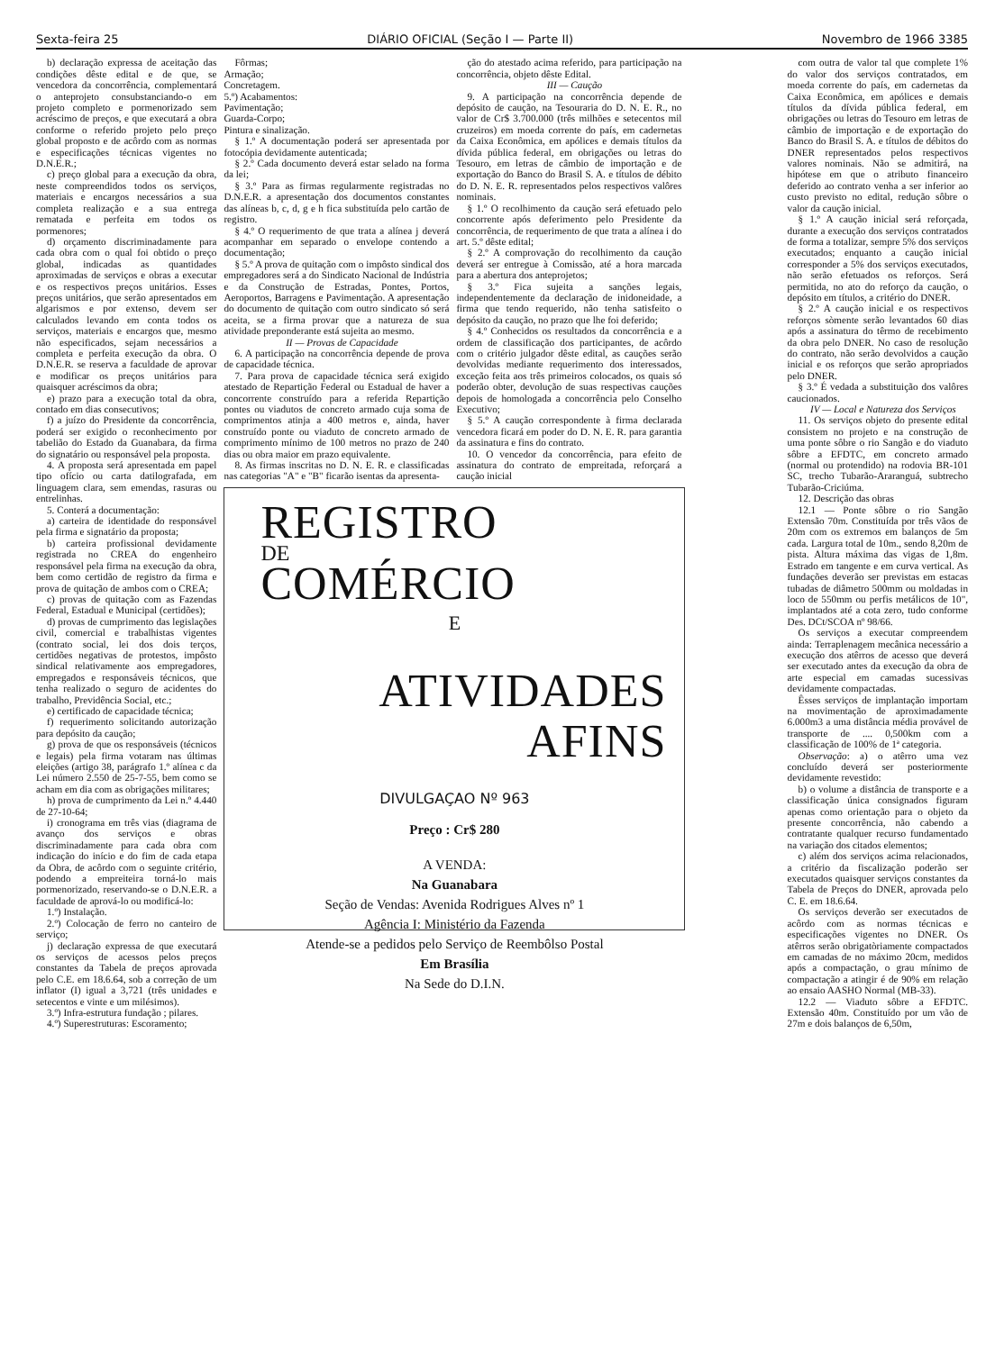Sexta-feira 25 DIÁRIO OFICIAL (Seção I — Parte II) Novembro de 1966 3385
b) declaração expressa de aceitação das condições dêste edital e de que, se vencedora da concorrência, complementará o anteprojeto consubstanciando-o em projeto completo e pormenorizado sem acréscimo de preços, e que executará a obra conforme o referido projeto pelo preço global proposto e de acôrdo com as normas e especificações técnicas vigentes no D.N.E.R.;
c) preço global para a execução da obra, neste compreendidos todos os serviços, materiais e encargos necessários a sua completa realização e a sua entrega rematada e perfeita em todos os pormenores;
d) orçamento discriminadamente para cada obra com o qual foi obtido o preço global, indicadas as quantidades aproximadas de serviços e obras a executar e os respectivos preços unitários. Esses preços unitários, que serão apresentados em algarismos e por extenso, devem ser calculados levando em conta todos os serviços, materiais e encargos que, mesmo não especificados, sejam necessários a completa e perfeita execução da obra. O D.N.E.R. se reserva a faculdade de aprovar e modificar os preços unitários para quaisquer acréscimos da obra;
e) prazo para a execução total da obra, contado em dias consecutivos;
f) a juízo do Presidente da concorrência, poderá ser exigido o reconhecimento por tabelião do Estado da Guanabara, da firma do signatário ou responsável pela proposta.
4. A proposta será apresentada em papel tipo ofício ou carta datilografada, em linguagem clara, sem emendas, rasuras ou entrelinhas.
5. Conterá a documentação:
a) carteira de identidade do responsável pela firma e signatário da proposta;
b) carteira profissional devidamente registrada no CREA do engenheiro responsável pela firma na execução da obra, bem como certidão de registro da firma e prova de quitação de ambos com o CREA;
c) provas de quitação com as Fazendas Federal, Estadual e Municipal (certidões);
d) provas de cumprimento das legislações civil, comercial e trabalhistas vigentes (contrato social, lei dos dois terços, certidões negativas de protestos, impôsto sindical relativamente aos empregadores, empregados e responsáveis técnicos, que tenha realizado o seguro de acidentes do trabalho, Previdência Social, etc.;
e) certificado de capacidade técnica;
f) requerimento solicitando autorização para depósito da caução;
g) prova de que os responsáveis (técnicos e legais) pela firma votaram nas últimas eleições (artigo 38, parágrafo 1.º alínea c da Lei número 2.550 de 25-7-55, bem como se acham em dia com as obrigações militares;
h) prova de cumprimento da Lei n.º 4.440 de 27-10-64;
i) cronograma em três vias (diagrama de avanço dos serviços e obras discriminadamente para cada obra com indicação do início e do fim de cada etapa da Obra, de acôrdo com o seguinte critério, podendo a empreiteira torná-lo mais pormenorizado, reservando-se o D.N.E.R. a faculdade de aprová-lo ou modificá-lo:
1.º) Instalação.
2.º) Colocação de ferro no canteiro de serviço;
j) declaração expressa de que executará os serviços de acessos pelos preços constantes da Tabela de preços aprovada pelo C.E. em 18.6.64, sob a correção de um inflator (I) igual a 3,721 (três unidades e setecentos e vinte e um milésimos).
3.º) Infra-estrutura fundação ; pilares.
4.º) Superestruturas: Escoramento;
Fôrmas;
Armação;
Concretagem.
5.º) Acabamentos:
Pavimentação;
Guarda-Corpo;
Pintura e sinalização.
§ 1.º A documentação poderá ser apresentada por fotocópia devidamente autenticada;
§ 2.º Cada documento deverá estar selado na forma da lei;
§ 3.º Para as firmas regularmente registradas no D.N.E.R. a apresentação dos documentos constantes das alíneas b, c, d, g e h fica substituída pelo cartão de registro.
§ 4.º O requerimento de que trata a alínea j deverá acompanhar em separado o envelope contendo a documentação;
§ 5.º A prova de quitação com o impôsto sindical dos empregadores será a do Sindicato Nacional de Indústria e da Construção de Estradas, Pontes, Portos, Aeroportos, Barragens e Pavimentação. A apresentação do documento de quitação com outro sindicato só será aceita, se a firma provar que a natureza de sua atividade preponderante está sujeita ao mesmo.
II — Provas de Capacidade
6. A participação na concorrência depende de prova de capacidade técnica.
7. Para prova de capacidade técnica será exigido atestado de Repartição Federal ou Estadual de haver a concorrente construído para a referida Repartição pontes ou viadutos de concreto armado cuja soma de comprimentos atinja a 400 metros e, ainda, haver construído ponte ou viaduto de concreto armado de comprimento mínimo de 100 metros no prazo de 240 dias ou obra maior em prazo equivalente.
8. As firmas inscritas no D. N. E. R. e classificadas nas categorias "A" e "B" ficarão isentas da apresenta-
ção do atestado acima referido, para participação na concorrência, objeto dêste Edital.
III — Caução
9. A participação na concorrência depende de depósito de caução, na Tesouraria do D. N. E. R., no valor de Cr$ 3.700.000 (três milhões e setecentos mil cruzeiros) em moeda corrente do país, em cadernetas da Caixa Econômica, em apólices e demais títulos da dívida pública federal, em obrigações ou letras do Tesouro, em letras de câmbio de importação e de exportação do Banco do Brasil S. A. e títulos de débito do D. N. E. R. representados pelos respectivos valôres nominais.
§ 1.º O recolhimento da caução será efetuado pelo concorrente após deferimento pelo Presidente da concorrência, de requerimento de que trata a alínea i do art. 5.º dêste edital;
§ 2.º A comprovação do recolhimento da caução deverá ser entregue à Comissão, até a hora marcada para a abertura dos anteprojetos;
§ 3.º Fica sujeita a sanções legais, independentemente da declaração de inidoneidade, a firma que tendo requerido, não tenha satisfeito o depósito da caução, no prazo que lhe foi deferido;
§ 4.º Conhecidos os resultados da concorrência e a ordem de classificação dos participantes, de acôrdo com o critério julgador dêste edital, as cauções serão devolvidas mediante requerimento dos interessados, exceção feita aos três primeiros colocados, os quais só poderão obter, devolução de suas respectivas cauções depois de homologada a concorrência pelo Conselho Executivo;
§ 5.º A caução correspondente à firma declarada vencedora ficará em poder do D. N. E. R. para garantia da assinatura e fins do contrato.
10. O vencedor da concorrência, para efeito de assinatura do contrato de empreitada, reforçará a caução inicial
REGISTRO
DE
COMÉRCIO
E
ATIVIDADES
AFINS
DIVULGAÇAO Nº 963
Preço : Cr$ 280
A VENDA:
Na Guanabara
Seção de Vendas: Avenida Rodrigues Alves nº 1
Agência I: Ministério da Fazenda
Atende-se a pedidos pelo Serviço de Reembôlso Postal
Em Brasília
Na Sede do D.I.N.
com outra de valor tal que complete 1% do valor dos serviços contratados, em moeda corrente do país, em cadernetas da Caixa Econômica, em apólices e demais títulos da dívida pública federal, em obrigações ou letras do Tesouro em letras de câmbio de importação e de exportação do Banco do Brasil S. A. e títulos de débitos do DNER representados pelos respectivos valores nominais. Não se admitirá, na hipótese em que o atributo financeiro deferido ao contrato venha a ser inferior ao custo previsto no edital, redução sôbre o valor da caução inicial.
§ 1.º A caução inicial será reforçada, durante a execução dos serviços contratados de forma a totalizar, sempre 5% dos serviços executados; enquanto a caução inicial corresponder a 5% dos serviços executados, não serão efetuados os reforços. Será permitida, no ato do reforço da caução, o depósito em títulos, a critério do DNER.
§ 2.º A caução inicial e os respectivos reforços sòmente serão levantados 60 dias após a assinatura do têrmo de recebimento da obra pelo DNER. No caso de resolução do contrato, não serão devolvidos a caução inicial e os reforços que serão apropriados pelo DNER.
§ 3.º É vedada a substituição dos valôres caucionados.
IV — Local e Natureza dos Serviços
11. Os serviços objeto do presente edital consistem no projeto e na construção de uma ponte sôbre o rio Sangão e do viaduto sôbre a EFDTC, em concreto armado (normal ou protendido) na rodovia BR-101 SC, trecho Tubarão-Araranguá, subtrecho Tubarão-Criciúma.
12. Descrição das obras
12.1 — Ponte sôbre o rio Sangão Extensão 70m. Constituída por três vãos de 20m com os extremos em balanços de 5m cada. Largura total de 10m., sendo 8,20m de pista. Altura máxima das vigas de 1,8m. Estrado em tangente e em curva vertical. As fundações deverão ser previstas em estacas tubadas de diâmetro 500mm ou moldadas in loco de 550mm ou perfis metálicos de 10", implantados até a cota zero, tudo conforme Des. DCt/SCOA nº 98/66.
Os serviços a executar compreendem ainda: Terraplenagem mecânica necessário a execução dos atêrros de acesso que deverá ser executado antes da execução da obra de arte especial em camadas sucessivas devidamente compactadas.
Êsses serviços de implantação importam na movimentação de aproximadamente 6.000m3 a uma distância média provável de transporte de .... 0,500km com a classificação de 100% de 1ª categoria.
Observação: a) o atêrro uma vez concluído deverá ser posteriormente devidamente revestido:
b) o volume a distância de transporte e a classificação única consignados figuram apenas como orientação para o objeto da presente concorrência, não cabendo a contratante qualquer recurso fundamentado na variação dos citados elementos;
c) além dos serviços acima relacionados, a critério da fiscalização poderão ser executados quaisquer serviços constantes da Tabela de Preços do DNER, aprovada pelo C. E. em 18.6.64.
Os serviços deverão ser executados de acôrdo com as normas técnicas e especificações vigentes no DNER. Os atêrros serão obrigatòriamente compactados em camadas de no máximo 20cm, medidos após a compactação, o grau mínimo de compactação a atingir é de 90% em relação ao ensaio AASHO Normal (MB-33).
12.2 — Viaduto sôbre a EFDTC. Extensão 40m. Constituído por um vão de 27m e dois balanços de 6,50m,